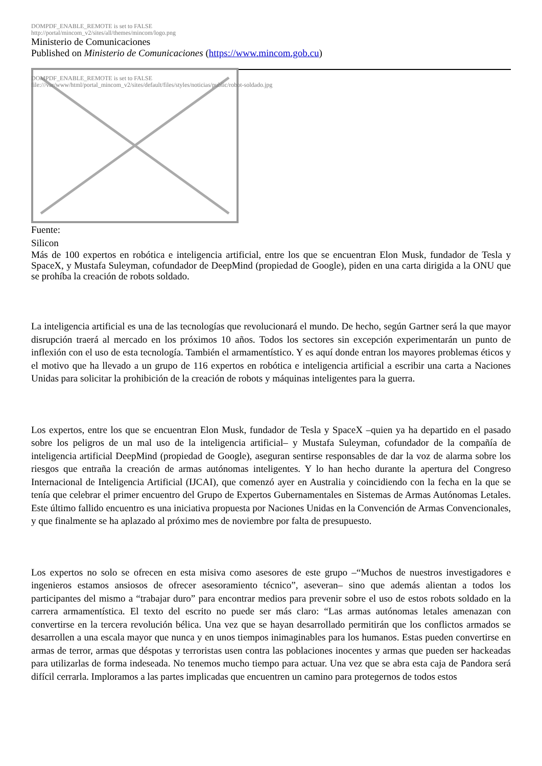DOMPDF_ENABLE_REMOTE is set to FALSE
http://portal/mincom_v2/sites/all/themes/mincom/logo.png
Ministerio de Comunicaciones
Published on Ministerio de Comunicaciones (https://www.mincom.gob.cu)
DOMPDF_ENABLE_REMOTE is set to FALSE
file:///var/www/html/portal_mincom_v2/sites/default/files/styles/noticias/public/robot-soldado.jpg
Fuente:
Silicon
Más de 100 expertos en robótica e inteligencia artificial, entre los que se encuentran Elon Musk, fundador de Tesla y SpaceX, y Mustafa Suleyman, cofundador de DeepMind (propiedad de Google), piden en una carta dirigida a la ONU que se prohíba la creación de robots soldado.
La inteligencia artificial es una de las tecnologías que revolucionará el mundo. De hecho, según Gartner será la que mayor disrupción traerá al mercado en los próximos 10 años. Todos los sectores sin excepción experimentarán un punto de inflexión con el uso de esta tecnología. También el armamentístico. Y es aquí donde entran los mayores problemas éticos y el motivo que ha llevado a un grupo de 116 expertos en robótica e inteligencia artificial a escribir una carta a Naciones Unidas para solicitar la prohibición de la creación de robots y máquinas inteligentes para la guerra.
Los expertos, entre los que se encuentran Elon Musk, fundador de Tesla y SpaceX –quien ya ha departido en el pasado sobre los peligros de un mal uso de la inteligencia artificial– y Mustafa Suleyman, cofundador de la compañía de inteligencia artificial DeepMind (propiedad de Google), aseguran sentirse responsables de dar la voz de alarma sobre los riesgos que entraña la creación de armas autónomas inteligentes. Y lo han hecho durante la apertura del Congreso Internacional de Inteligencia Artificial (IJCAI), que comenzó ayer en Australia y coincidiendo con la fecha en la que se tenía que celebrar el primer encuentro del Grupo de Expertos Gubernamentales en Sistemas de Armas Autónomas Letales. Este último fallido encuentro es una iniciativa propuesta por Naciones Unidas en la Convención de Armas Convencionales, y que finalmente se ha aplazado al próximo mes de noviembre por falta de presupuesto.
Los expertos no solo se ofrecen en esta misiva como asesores de este grupo –“Muchos de nuestros investigadores e ingenieros estamos ansiosos de ofrecer asesoramiento técnico”, aseveran– sino que además alientan a todos los participantes del mismo a “trabajar duro” para encontrar medios para prevenir sobre el uso de estos robots soldado en la carrera armamentística. El texto del escrito no puede ser más claro: “Las armas autónomas letales amenazan con convertirse en la tercera revolución bélica. Una vez que se hayan desarrollado permitirán que los conflictos armados se desarrollen a una escala mayor que nunca y en unos tiempos inimaginables para los humanos. Estas pueden convertirse en armas de terror, armas que déspotas y terroristas usen contra las poblaciones inocentes y armas que pueden ser hackeadas para utilizarlas de forma indeseada. No tenemos mucho tiempo para actuar. Una vez que se abra esta caja de Pandora será difícil cerrarla. Imploramos a las partes implicadas que encuentren un camino para protegernos de todos estos